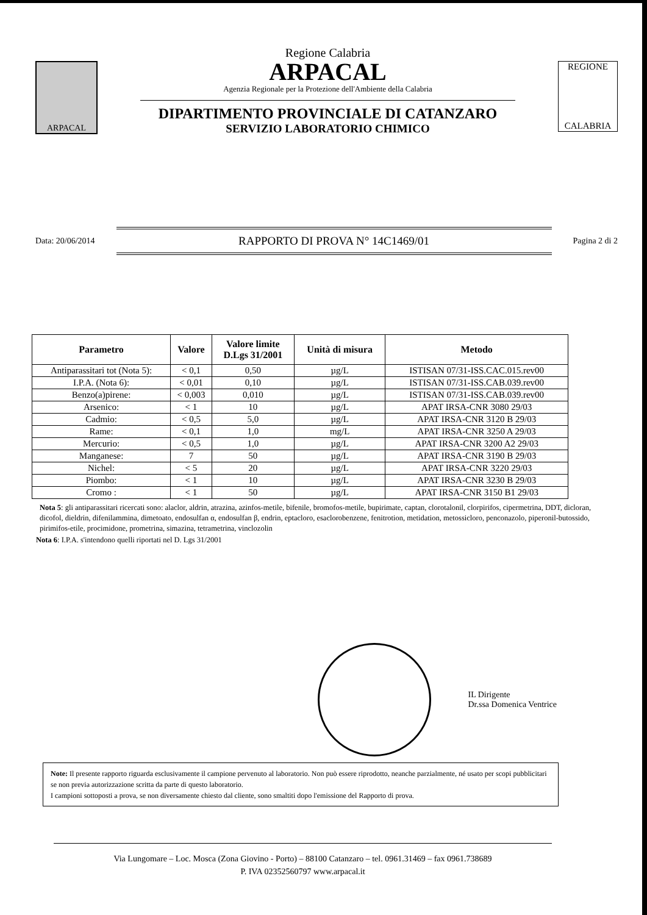ARPACAL
Regione Calabria
ARPACAL
Agenzia Regionale per la Protezione dell'Ambiente della Calabria
DIPARTIMENTO PROVINCIALE DI CATANZARO
SERVIZIO LABORATORIO CHIMICO
REGIONE
CALABRIA
Data: 20/06/2014
RAPPORTO DI PROVA N° 14C1469/01
Pagina 2 di 2
| Parametro | Valore | Valore limite D.Lgs 31/2001 | Unità di misura | Metodo |
| --- | --- | --- | --- | --- |
| Antiparassitari tot (Nota 5): | < 0,1 | 0,50 | µg/L | ISTISAN 07/31-ISS.CAC.015.rev00 |
| I.P.A. (Nota 6): | < 0,01 | 0,10 | µg/L | ISTISAN 07/31-ISS.CAB.039.rev00 |
| Benzo(a)pirene: | < 0,003 | 0,010 | µg/L | ISTISAN 07/31-ISS.CAB.039.rev00 |
| Arsenico: | < 1 | 10 | µg/L | APAT IRSA-CNR 3080 29/03 |
| Cadmio: | < 0,5 | 5,0 | µg/L | APAT IRSA-CNR 3120 B 29/03 |
| Rame: | < 0,1 | 1,0 | mg/L | APAT IRSA-CNR 3250 A 29/03 |
| Mercurio: | < 0,5 | 1,0 | µg/L | APAT IRSA-CNR 3200 A2 29/03 |
| Manganese: | 7 | 50 | µg/L | APAT IRSA-CNR 3190 B 29/03 |
| Nichel: | < 5 | 20 | µg/L | APAT IRSA-CNR 3220 29/03 |
| Piombo: | < 1 | 10 | µg/L | APAT IRSA-CNR 3230 B 29/03 |
| Cromo : | < 1 | 50 | µg/L | APAT IRSA-CNR 3150 B1 29/03 |
Nota 5: gli antiparassitari ricercati sono: alaclor, aldrin, atrazina, azinfos-metile, bifenile, bromofos-metile, bupirimate, captan, clorotalonil, clorpirifos, cipermetrina, DDT, dicloran, dicofol, dieldrin, difenilammina, dimetoato, endosulfan α, endosulfan β, endrin, eptacloro, esaclorobenzene, fenitrotion, metidation, metossicloro, penconazolo, piperonil-butossido, pirimifos-etile, procimidone, prometrina, simazina, tetrametrina, vinclozolin
Nota 6: I.P.A. s'intendono quelli riportati nel D. Lgs 31/2001
IL Dirigente
Dr.ssa Domenica Ventrice
Note: Il presente rapporto riguarda esclusivamente il campione pervenuto al laboratorio. Non può essere riprodotto, neanche parzialmente, né usato per scopi pubblicitari se non previa autorizzazione scritta da parte di questo laboratorio.
I campioni sottoposti a prova, se non diversamente chiesto dal cliente, sono smaltiti dopo l'emissione del Rapporto di prova.
Via Lungomare – Loc. Mosca (Zona Giovino - Porto) – 88100 Catanzaro – tel. 0961.31469 – fax 0961.738689
P. IVA 02352560797 www.arpacal.it